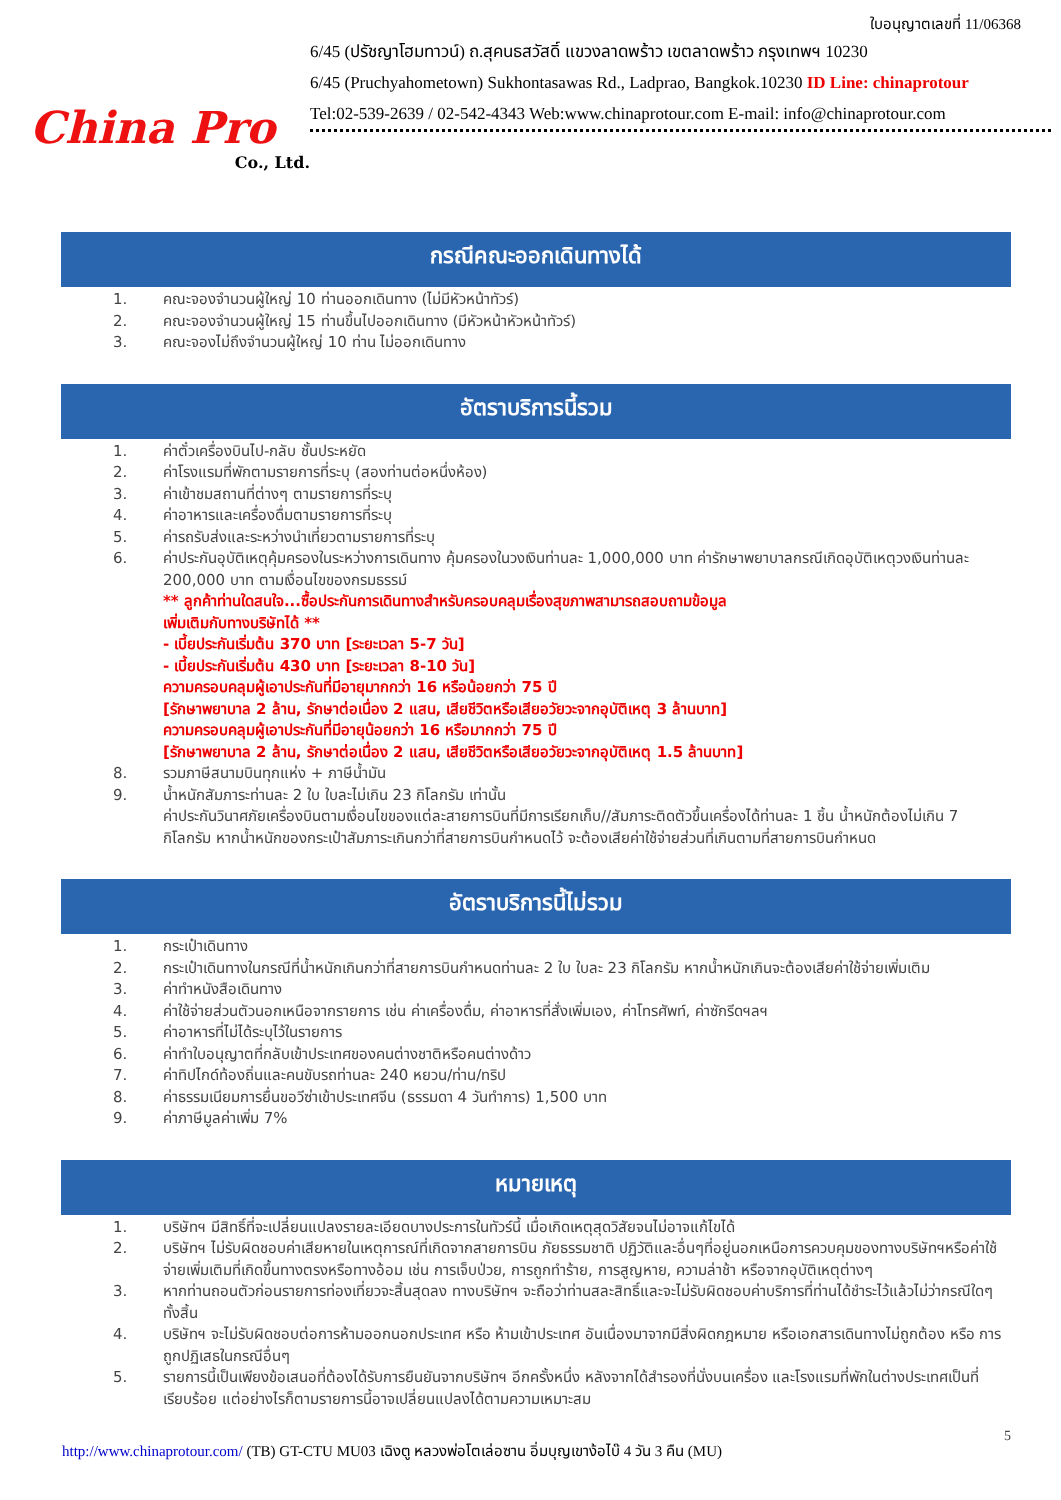China Pro
Co., Ltd.
ใบอนุญาตเลขที่ 11/06368
6/45 (ปรัชญาโฮมทาวน์) ถ.สุคนธสวัสดิ์ แขวงลาดพร้าว เขตลาดพร้าว กรุงเทพฯ 10230
6/45 (Pruchyahometown) Sukhontasawas Rd., Ladprao, Bangkok.10230 ID Line: chinaprotour
Tel:02-539-2639 / 02-542-4343 Web:www.chinaprotour.com E-mail: info@chinaprotour.com
กรณีคณะออกเดินทางได้
1. คณะจองจำนวนผู้ใหญ่ 10 ท่านออกเดินทาง (ไม่มีหัวหน้าทัวร์)
2. คณะจองจำนวนผู้ใหญ่ 15 ท่านขึ้นไปออกเดินทาง (มีหัวหน้าหัวหน้าทัวร์)
3. คณะจองไม่ถึงจำนวนผู้ใหญ่ 10 ท่าน ไม่ออกเดินทาง
อัตราบริการนี้รวม
1. ค่าตั๋วเครื่องบินไป-กลับ ชั้นประหยัด
2. ค่าโรงแรมที่พักตามรายการที่ระบุ (สองท่านต่อหนึ่งห้อง)
3. ค่าเข้าชมสถานที่ต่างๆ ตามรายการที่ระบุ
4. ค่าอาหารและเครื่องดื่มตามรายการที่ระบุ
5. ค่ารถรับส่งและระหว่างนำเที่ยวตามรายการที่ระบุ
6. ค่าประกันอุบัติเหตุคุ้มครองในระหว่างการเดินทาง คุ้มครองในวงเงินท่านละ 1,000,000 บาท ค่ารักษาพยาบาลกรณีเกิดอุบัติเหตุวงเงินท่านละ 200,000 บาท ตามเงื่อนไขของกรมธรรม์
** ลูกค้าท่านใดสนใจ...ซื้อประกันการเดินทางสำหรับครอบคลุมเรื่องสุขภาพสามารถสอบถามข้อมูล
เพิ่มเติมกับทางบริษัทได้ **
- เบี้ยประกันเริ่มต้น 370 บาท [ระยะเวลา 5-7 วัน]
- เบี้ยประกันเริ่มต้น 430 บาท [ระยะเวลา 8-10 วัน]
ความครอบคลุมผู้เอาประกันที่มีอายุมากกว่า 16 หรือน้อยกว่า 75 ปี
[รักษาพยาบาล 2 ล้าน, รักษาต่อเนื่อง 2 แสน, เสียชีวิตหรือเสียอวัยวะจากอุบัติเหตุ 3 ล้านบาท]
ความครอบคลุมผู้เอาประกันที่มีอายุน้อยกว่า 16 หรือมากกว่า 75 ปี
[รักษาพยาบาล 2 ล้าน, รักษาต่อเนื่อง 2 แสน, เสียชีวิตหรือเสียอวัยวะจากอุบัติเหตุ 1.5 ล้านบาท]
8. รวมภาษีสนามบินทุกแห่ง + ภาษีน้ำมัน
9. น้ำหนักสัมภาระท่านละ 2 ใบ ใบละไม่เกิน 23 กิโลกรัม เท่านั้น
ค่าประกันวินาศภัยเครื่องบินตามเงื่อนไขของแต่ละสายการบินที่มีการเรียกเก็บ//สัมภาระติดตัวขึ้นเครื่องได้ท่านละ 1 ชิ้น น้ำหนักต้องไม่เกิน 7 กิโลกรัม หากน้ำหนักของกระเป๋าสัมภาระเกินกว่าที่สายการบินกำหนดไว้ จะต้องเสียค่าใช้จ่ายส่วนที่เกินตามที่สายการบินกำหนด
อัตราบริการนี้ไม่รวม
1. กระเป๋าเดินทาง
2. กระเป๋าเดินทางในกรณีที่น้ำหนักเกินกว่าที่สายการบินกำหนดท่านละ 2 ใบ ใบละ 23 กิโลกรัม หากน้ำหนักเกินจะต้องเสียค่าใช้จ่ายเพิ่มเติม
3. ค่าทำหนังสือเดินทาง
4. ค่าใช้จ่ายส่วนตัวนอกเหนือจากรายการ เช่น ค่าเครื่องดื่ม, ค่าอาหารที่สั่งเพิ่มเอง, ค่าโทรศัพท์, ค่าซักรีดฯลฯ
5. ค่าอาหารที่ไม่ได้ระบุไว้ในรายการ
6. ค่าทำใบอนุญาตที่กลับเข้าประเทศของคนต่างชาติหรือคนต่างด้าว
7. ค่าทิปไกด์ท้องถิ่นและคนขับรถท่านละ 240 หยวน/ท่าน/ทริป
8. ค่าธรรมเนียมการยื่นขอวีซ่าเข้าประเทศจีน (ธรรมดา 4 วันทำการ) 1,500 บาท
9. ค่าภาษีมูลค่าเพิ่ม 7%
หมายเหตุ
1. บริษัทฯ มีสิทธิ์ที่จะเปลี่ยนแปลงรายละเอียดบางประการในทัวร์นี้ เมื่อเกิดเหตุสุดวิสัยจนไม่อาจแก้ไขได้
2. บริษัทฯ ไม่รับผิดชอบค่าเสียหายในเหตุการณ์ที่เกิดจากสายการบิน ภัยธรรมชาติ ปฏิวัติและอื่นๆที่อยู่นอกเหนือการควบคุมของทางบริษัทฯหรือค่าใช้จ่ายเพิ่มเติมที่เกิดขึ้นทางตรงหรือทางอ้อม เช่น การเจ็บป่วย, การถูกทำร้าย, การสูญหาย, ความล่าช้า หรือจากอุบัติเหตุต่างๆ
3. หากท่านถอนตัวก่อนรายการท่องเที่ยวจะสิ้นสุดลง ทางบริษัทฯ จะถือว่าท่านสละสิทธิ์และจะไม่รับผิดชอบค่าบริการที่ท่านได้ชำระไว้แล้วไม่ว่ากรณีใดๆ ทั้งสิ้น
4. บริษัทฯ จะไม่รับผิดชอบต่อการห้ามออกนอกประเทศ หรือ ห้ามเข้าประเทศ อันเนื่องมาจากมีสิ่งผิดกฎหมาย หรือเอกสารเดินทางไม่ถูกต้อง หรือ การถูกปฏิเสธในกรณีอื่นๆ
5. รายการนี้เป็นเพียงข้อเสนอที่ต้องได้รับการยืนยันจากบริษัทฯ อีกครั้งหนึ่ง หลังจากได้สำรองที่นั่งบนเครื่อง และโรงแรมที่พักในต่างประเทศเป็นที่เรียบร้อย แต่อย่างไรก็ตามรายการนี้อาจเปลี่ยนแปลงได้ตามความเหมาะสม
5
http://www.chinaprotour.com/ (TB) GT-CTU MU03 เฉิงตู หลวงพ่อโตเล่อซาน อิ่มบุญเขาง้อไบ๊ 4 วัน 3 คืน (MU)